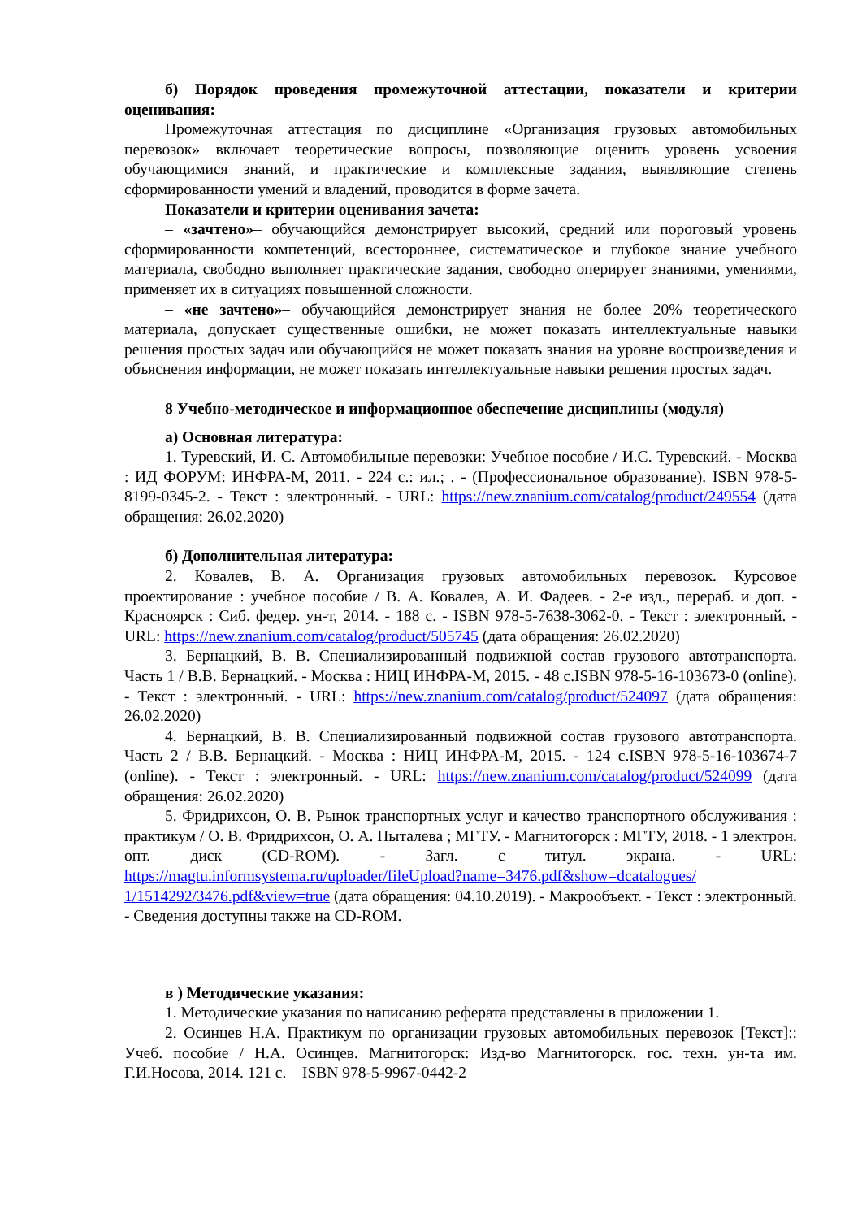б) Порядок проведения промежуточной аттестации, показатели и критерии оценивания:
Промежуточная аттестация по дисциплине «Организация грузовых автомобильных перевозок» включает теоретические вопросы, позволяющие оценить уровень усвоения обучающимися знаний, и практические и комплексные задания, выявляющие степень сформированности умений и владений, проводится в форме зачета.
Показатели и критерии оценивания зачета:
– «зачтено»– обучающийся демонстрирует высокий, средний или пороговый уровень сформированности компетенций, всестороннее, систематическое и глубокое знание учебного материала, свободно выполняет практические задания, свободно оперирует знаниями, умениями, применяет их в ситуациях повышенной сложности.
– «не зачтено»– обучающийся демонстрирует знания не более 20% теоретического материала, допускает существенные ошибки, не может показать интеллектуальные навыки решения простых задач или обучающийся не может показать знания на уровне воспроизведения и объяснения информации, не может показать интеллектуальные навыки решения простых задач.
8 Учебно-методическое и информационное обеспечение дисциплины (модуля)
а) Основная литература:
1. Туревский, И. С. Автомобильные перевозки: Учебное пособие / И.С. Туревский. - Москва : ИД ФОРУМ: ИНФРА-М, 2011. - 224 с.: ил.; . - (Профессиональное образование). ISBN 978-5-8199-0345-2. - Текст : электронный. - URL: https://new.znanium.com/catalog/product/249554 (дата обращения: 26.02.2020)
б) Дополнительная литература:
2. Ковалев, В. А. Организация грузовых автомобильных перевозок. Курсовое проектирование : учебное пособие / В. А. Ковалев, А. И. Фадеев. - 2-е изд., перераб. и доп. - Красноярск : Сиб. федер. ун-т, 2014. - 188 с. - ISBN 978-5-7638-3062-0. - Текст : электронный. - URL: https://new.znanium.com/catalog/product/505745 (дата обращения: 26.02.2020)
3. Бернацкий, В. В. Специализированный подвижной состав грузового автотранспорта. Часть 1 / В.В. Бернацкий. - Москва : НИЦ ИНФРА-М, 2015. - 48 с.ISBN 978-5-16-103673-0 (online). - Текст : электронный. - URL: https://new.znanium.com/catalog/product/524097 (дата обращения: 26.02.2020)
4. Бернацкий, В. В. Специализированный подвижной состав грузового автотранспорта. Часть 2 / В.В. Бернацкий. - Москва : НИЦ ИНФРА-М, 2015. - 124 с.ISBN 978-5-16-103674-7 (online). - Текст : электронный. - URL: https://new.znanium.com/catalog/product/524099 (дата обращения: 26.02.2020)
5. Фридрихсон, О. В. Рынок транспортных услуг и качество транспортного обслуживания : практикум / О. В. Фридрихсон, О. А. Пыталева ; МГТУ. - Магнитогорск : МГТУ, 2018. - 1 электрон. опт. диск (CD-ROM). - Загл. с титул. экрана. - URL: https://magtu.informsystema.ru/uploader/fileUpload?name=3476.pdf&show=dcatalogues/ 1/1514292/3476.pdf&view=true (дата обращения: 04.10.2019). - Макрообъект. - Текст : электронный. - Сведения доступны также на CD-ROM.
в ) Методические указания:
1. Методические указания по написанию реферата представлены в приложении 1.
2. Осинцев Н.А. Практикум по организации грузовых автомобильных перевозок [Текст]:: Учеб. пособие / Н.А. Осинцев. Магнитогорск: Изд-во Магнитогорск. гос. техн. ун-та им. Г.И.Носова, 2014. 121 с. – ISBN 978-5-9967-0442-2